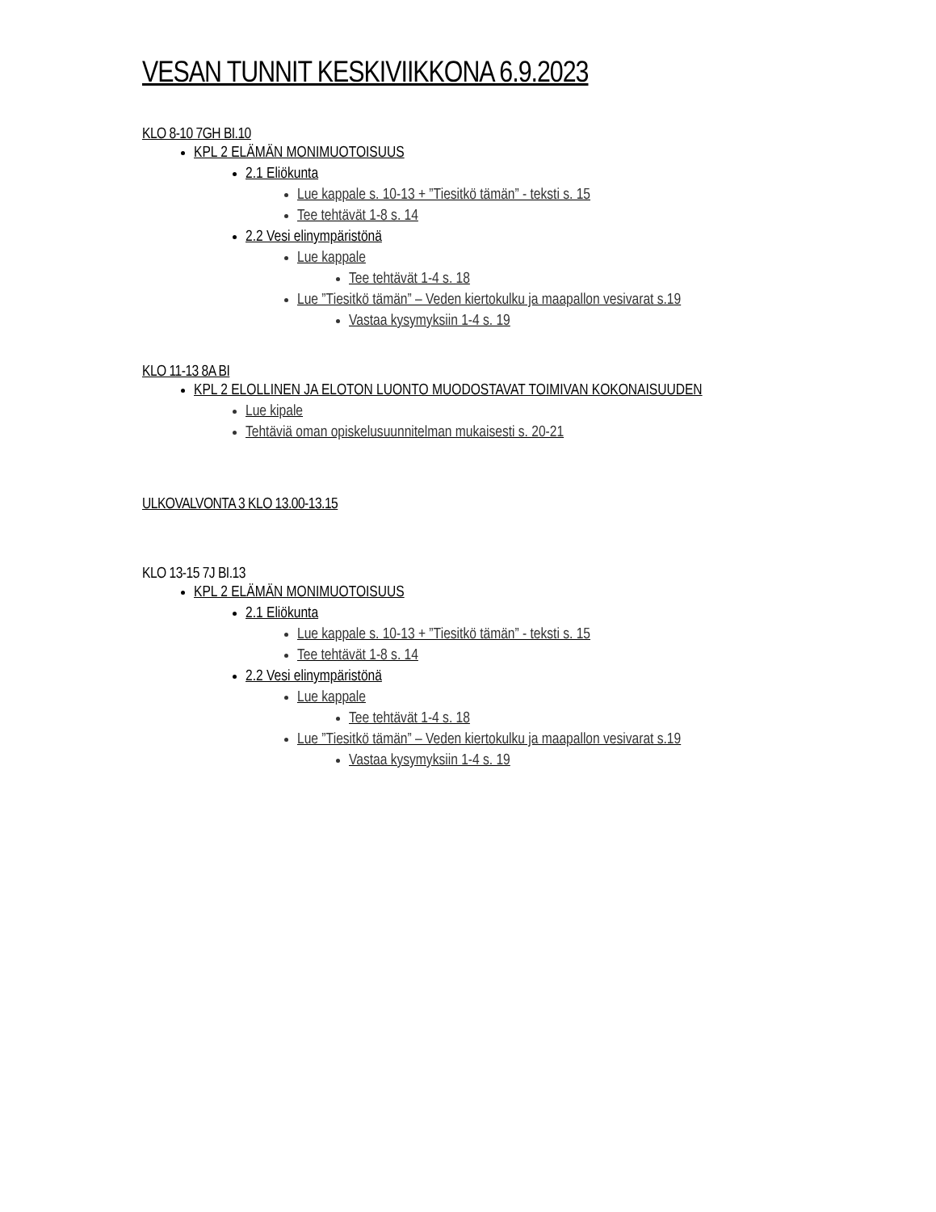VESAN TUNNIT KESKIVIIKKONA 6.9.2023
KLO 8-10 7GH BI.10
KPL 2 ELÄMÄN MONIMUOTOISUUS
2.1 Eliökunta
Lue kappale s. 10-13 + ”Tiesitkö tämän” - teksti s. 15
Tee tehtävät 1-8 s. 14
2.2 Vesi elinympäristönä
Lue kappale
Tee tehtävät 1-4 s. 18
Lue ”Tiesitkö tämän” – Veden kiertokulku ja maapallon vesivarat s.19
Vastaa kysymyksiin 1-4 s. 19
KLO 11-13 8A BI
KPL 2 ELOLLINEN JA ELOTON LUONTO MUODOSTAVAT TOIMIVAN KOKONAISUUDEN
Lue kipale
Tehtäviä oman opiskelusuunnitelman mukaisesti s. 20-21
ULKOVALVONTA 3 KLO 13.00-13.15
KLO 13-15 7J BI.13
KPL 2 ELÄMÄN MONIMUOTOISUUS
2.1 Eliökunta
Lue kappale s. 10-13 + ”Tiesitkö tämän” - teksti s. 15
Tee tehtävät 1-8 s. 14
2.2 Vesi elinympäristönä
Lue kappale
Tee tehtävät 1-4 s. 18
Lue ”Tiesitkö tämän” – Veden kiertokulku ja maapallon vesivarat s.19
Vastaa kysymyksiin 1-4 s. 19